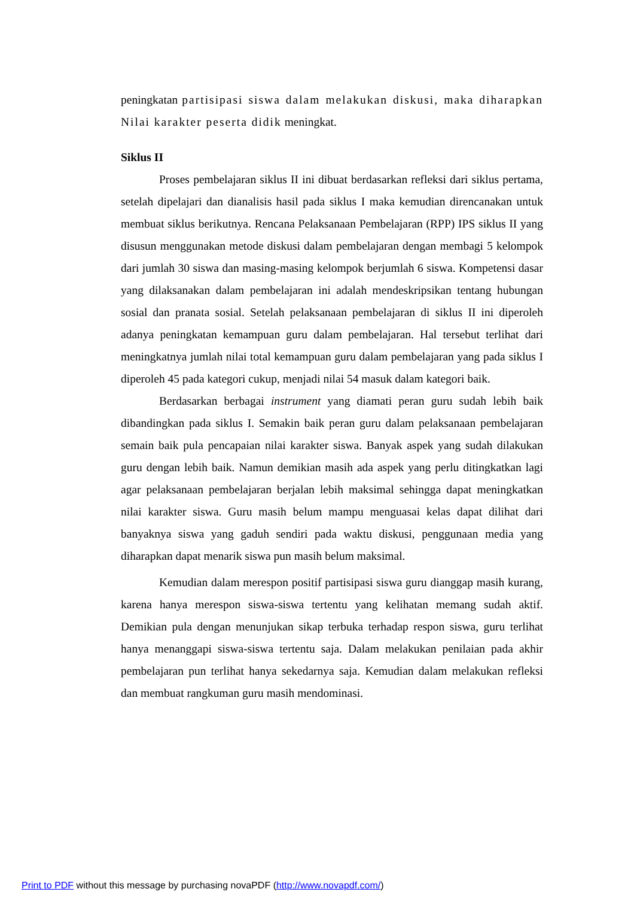peningkatan partisipasi siswa dalam melakukan diskusi, maka diharapkan Nilai karakter peserta didik meningkat.
Siklus II
Proses pembelajaran siklus II ini dibuat berdasarkan refleksi dari siklus pertama, setelah dipelajari dan dianalisis hasil pada siklus I maka kemudian direncanakan untuk membuat siklus berikutnya. Rencana Pelaksanaan Pembelajaran (RPP) IPS siklus II yang disusun menggunakan metode diskusi dalam pembelajaran dengan membagi 5 kelompok dari jumlah 30 siswa dan masing-masing kelompok berjumlah 6 siswa. Kompetensi dasar yang dilaksanakan dalam pembelajaran ini adalah mendeskripsikan tentang hubungan sosial dan pranata sosial. Setelah pelaksanaan pembelajaran di siklus II ini diperoleh adanya peningkatan kemampuan guru dalam pembelajaran. Hal tersebut terlihat dari meningkatnya jumlah nilai total kemampuan guru dalam pembelajaran yang pada siklus I diperoleh 45 pada kategori cukup, menjadi nilai 54 masuk dalam kategori baik.
Berdasarkan berbagai instrument yang diamati peran guru sudah lebih baik dibandingkan pada siklus I. Semakin baik peran guru dalam pelaksanaan pembelajaran semain baik pula pencapaian nilai karakter siswa. Banyak aspek yang sudah dilakukan guru dengan lebih baik. Namun demikian masih ada aspek yang perlu ditingkatkan lagi agar pelaksanaan pembelajaran berjalan lebih maksimal sehingga dapat meningkatkan nilai karakter siswa. Guru masih belum mampu menguasai kelas dapat dilihat dari banyaknya siswa yang gaduh sendiri pada waktu diskusi, penggunaan media yang diharapkan dapat menarik siswa pun masih belum maksimal.
Kemudian dalam merespon positif partisipasi siswa guru dianggap masih kurang, karena hanya merespon siswa-siswa tertentu yang kelihatan memang sudah aktif. Demikian pula dengan menunjukan sikap terbuka terhadap respon siswa, guru terlihat hanya menanggapi siswa-siswa tertentu saja. Dalam melakukan penilaian pada akhir pembelajaran pun terlihat hanya sekedarnya saja. Kemudian dalam melakukan refleksi dan membuat rangkuman guru masih mendominasi.
Print to PDF without this message by purchasing novaPDF (http://www.novapdf.com/)